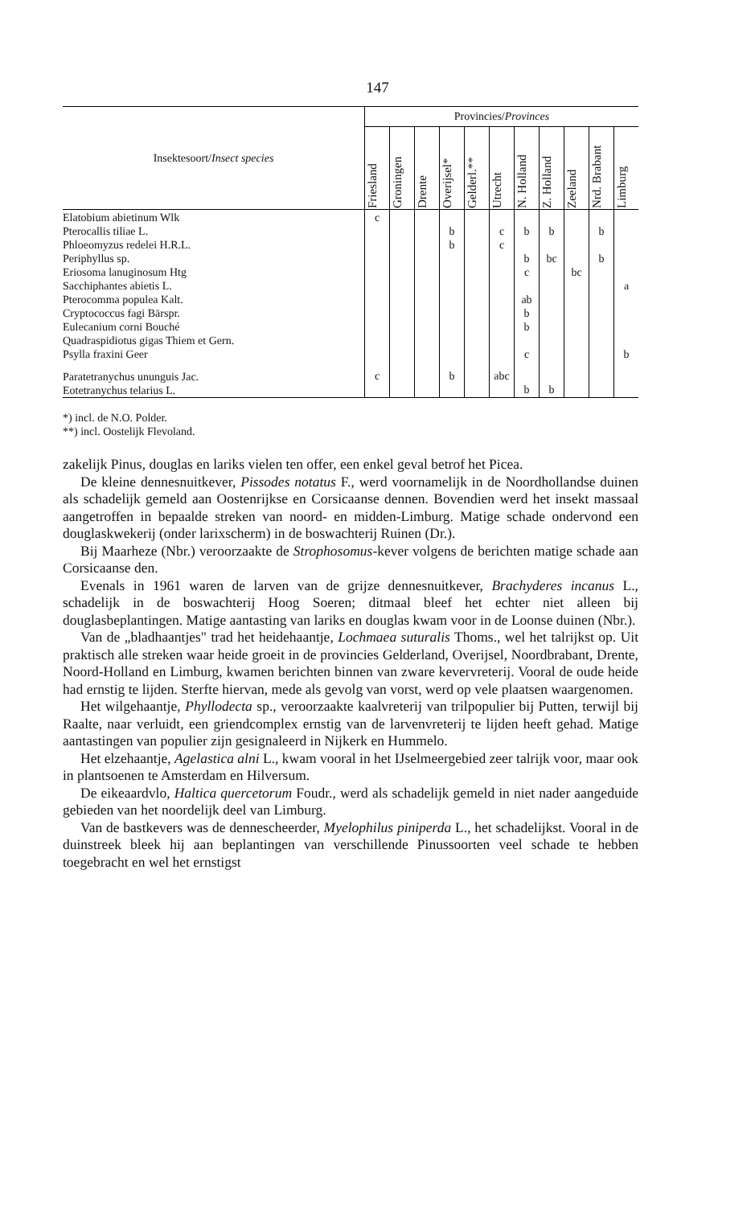147
| Insektesoort/ Insect species | Provincies/ Provinces | | | | | | | | | | |
| --- | --- | --- | --- | --- | --- | --- | --- | --- | --- | --- | --- |
| | Friesland | Groningen | Drente | Overijsel* | Gelderl.** | Utrecht | N. Holland | Z. Holland | Zeeland | Nrd. Brabant | Limburg |
| Elatobium abietinum Wlk Pterocallis tiliae L. Phloeomyzus redelei H.R.L. Periphyllus sp. Eriosoma lanuginosum Htg Sacchiphantes abietis L. Pterocomma populea Kalt. Cryptococcus fagi Bärspr. Eulecanium corni Bouché Quadraspidiotus gigas Thiem et Gern. Psylla fraxini Geer | c | | | b b | | c c | b b c ab b b c | b bc | bc | b b | a b |
| Paratetranychus ununguis Jac. Eotetranychus telarius L. | c | | | b | | abc | b | b | | | |
*) incl. de N.O. Polder.
**) incl. Oostelijk Flevoland.
zakelijk Pinus, douglas en lariks vielen ten offer, een enkel geval betrof het Picea.
De kleine dennesnuitkever, Pissodes notatus F., werd voornamelijk in de Noordhollandse duinen als schadelijk gemeld aan Oostenrijkse en Corsicaanse dennen. Bovendien werd het insekt massaal aangetroffen in bepaalde streken van noord- en midden-Limburg. Matige schade ondervond een douglaskwekerij (onder larixscherm) in de boswachterij Ruinen (Dr.).
Bij Maarheze (Nbr.) veroorzaakte de Strophosomus-kever volgens de berichten matige schade aan Corsicaanse den.
Evenals in 1961 waren de larven van de grijze dennesnuitkever, Brachyderes incanus L., schadelijk in de boswachterij Hoog Soeren; ditmaal bleef het echter niet alleen bij douglasbeplantingen. Matige aantasting van lariks en douglas kwam voor in de Loonse duinen (Nbr.).
Van de „bladhaantjes" trad het heidehaantje, Lochmaea suturalis Thoms., wel het talrijkst op. Uit praktisch alle streken waar heide groeit in de provincies Gelderland, Overijsel, Noordbrabant, Drente, Noord-Holland en Limburg, kwamen berichten binnen van zware kevervreterij. Vooral de oude heide had ernstig te lijden. Sterfte hiervan, mede als gevolg van vorst, werd op vele plaatsen waargenomen.
Het wilgehaantje, Phyllodecta sp., veroorzaakte kaalvreterij van trilpopulier bij Putten, terwijl bij Raalte, naar verluidt, een griendcomplex ernstig van de larvenvreterij te lijden heeft gehad. Matige aantastingen van populier zijn gesignaleerd in Nijkerk en Hummelo.
Het elzehaantje, Agelastica alni L., kwam vooral in het IJselmeergebied zeer talrijk voor, maar ook in plantsoenen te Amsterdam en Hilversum.
De eikeaardvlo, Haltica quercetorum Foudr., werd als schadelijk gemeld in niet nader aangeduide gebieden van het noordelijk deel van Limburg.
Van de bastkevers was de dennescheerder, Myelophilus piniperda L., het schadelijkst. Vooral in de duinstreek bleek hij aan beplantingen van verschillende Pinussoorten veel schade te hebben toegebracht en wel het ernstigst